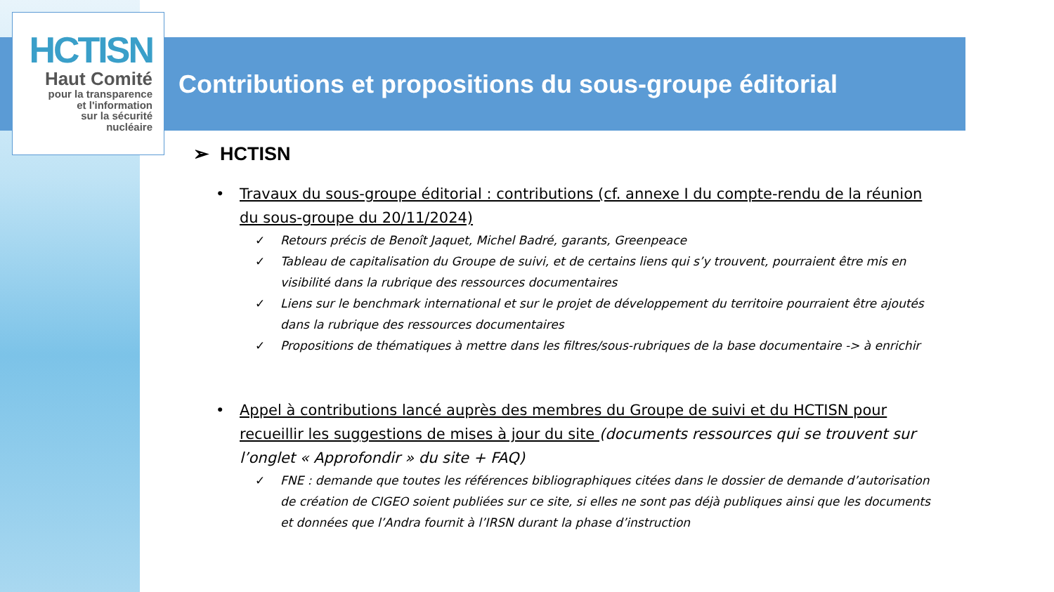HCTISN
Haut Comité
pour la transparence
et l'information
sur la sécurité
nucléaire
Contributions et propositions du sous-groupe éditorial
➢ HCTISN
• Travaux du sous-groupe éditorial : contributions (cf. annexe I du compte-rendu de la réunion du sous-groupe du 20/11/2024)
✓ Retours précis de Benoît Jaquet, Michel Badré, garants, Greenpeace
✓ Tableau de capitalisation du Groupe de suivi, et de certains liens qui s’y trouvent, pourraient être mis en visibilité dans la rubrique des ressources documentaires
✓ Liens sur le benchmark international et sur le projet de développement du territoire pourraient être ajoutés dans la rubrique des ressources documentaires
✓ Propositions de thématiques à mettre dans les filtres/sous-rubriques de la base documentaire -> à enrichir
• Appel à contributions lancé auprès des membres du Groupe de suivi et du HCTISN pour recueillir les suggestions de mises à jour du site (documents ressources qui se trouvent sur l’onglet « Approfondir » du site + FAQ)
✓ FNE : demande que toutes les références bibliographiques citées dans le dossier de demande d’autorisation de création de CIGEO soient publiées sur ce site, si elles ne sont pas déjà publiques ainsi que les documents et données que l’Andra fournit à l’IRSN durant la phase d’instruction